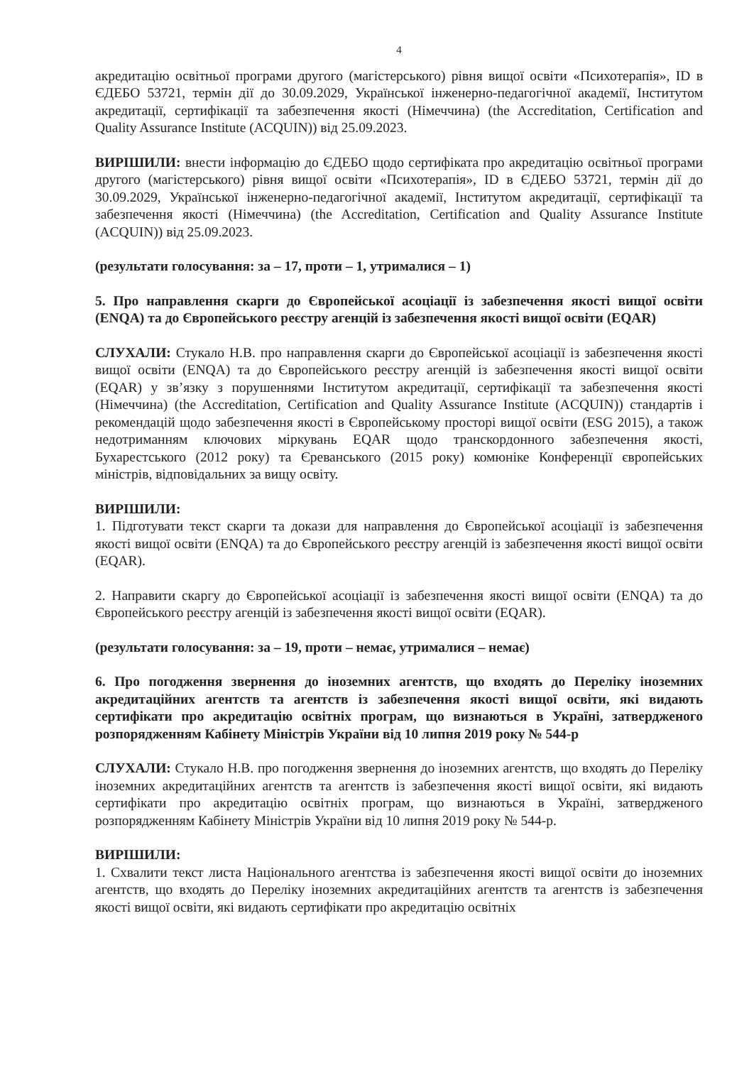4
акредитацію освітньої програми другого (магістерського) рівня вищої освіти «Психотерапія», ID в ЄДЕБО 53721, термін дії до 30.09.2029, Української інженерно-педагогічної академії, Інститутом акредитації, сертифікації та забезпечення якості (Німеччина) (the Accreditation, Certification and Quality Assurance Institute (ACQUIN)) від 25.09.2023.
ВИРІШИЛИ: внести інформацію до ЄДЕБО щодо сертифіката про акредитацію освітньої програми другого (магістерського) рівня вищої освіти «Психотерапія», ID в ЄДЕБО 53721, термін дії до 30.09.2029, Української інженерно-педагогічної академії, Інститутом акредитації, сертифікації та забезпечення якості (Німеччина) (the Accreditation, Certification and Quality Assurance Institute (ACQUIN)) від 25.09.2023.
(результати голосування: за – 17, проти – 1, утрималися – 1)
5. Про направлення скарги до Європейської асоціації із забезпечення якості вищої освіти (ENQA) та до Європейського реєстру агенцій із забезпечення якості вищої освіти (EQAR)
СЛУХАЛИ: Стукало Н.В. про направлення скарги до Європейської асоціації із забезпечення якості вищої освіти (ENQA) та до Європейського реєстру агенцій із забезпечення якості вищої освіти (EQAR) у зв’язку з порушеннями Інститутом акредитації, сертифікації та забезпечення якості (Німеччина) (the Accreditation, Certification and Quality Assurance Institute (ACQUIN)) стандартів і рекомендацій щодо забезпечення якості в Європейському просторі вищої освіти (ESG 2015), а також недотриманням ключових міркувань EQAR щодо транскордонного забезпечення якості, Бухарестського (2012 року) та Єреванського (2015 року) комюніке Конференції європейських міністрів, відповідальних за вищу освіту.
ВИРІШИЛИ:
1. Підготувати текст скарги та докази для направлення до Європейської асоціації із забезпечення якості вищої освіти (ENQA) та до Європейського реєстру агенцій із забезпечення якості вищої освіти (EQAR).
2. Направити скаргу до Європейської асоціації із забезпечення якості вищої освіти (ENQA) та до Європейського реєстру агенцій із забезпечення якості вищої освіти (EQAR).
(результати голосування: за – 19, проти – немає, утрималися – немає)
6. Про погодження звернення до іноземних агентств, що входять до Переліку іноземних акредитаційних агентств та агентств із забезпечення якості вищої освіти, які видають сертифікати про акредитацію освітніх програм, що визнаються в Україні, затвердженого розпорядженням Кабінету Міністрів України від 10 липня 2019 року № 544-р
СЛУХАЛИ: Стукало Н.В. про погодження звернення до іноземних агентств, що входять до Переліку іноземних акредитаційних агентств та агентств із забезпечення якості вищої освіти, які видають сертифікати про акредитацію освітніх програм, що визнаються в Україні, затвердженого розпорядженням Кабінету Міністрів України від 10 липня 2019 року № 544-р.
ВИРІШИЛИ:
1. Схвалити текст листа Національного агентства із забезпечення якості вищої освіти до іноземних агентств, що входять до Переліку іноземних акредитаційних агентств та агентств із забезпечення якості вищої освіти, які видають сертифікати про акредитацію освітніх